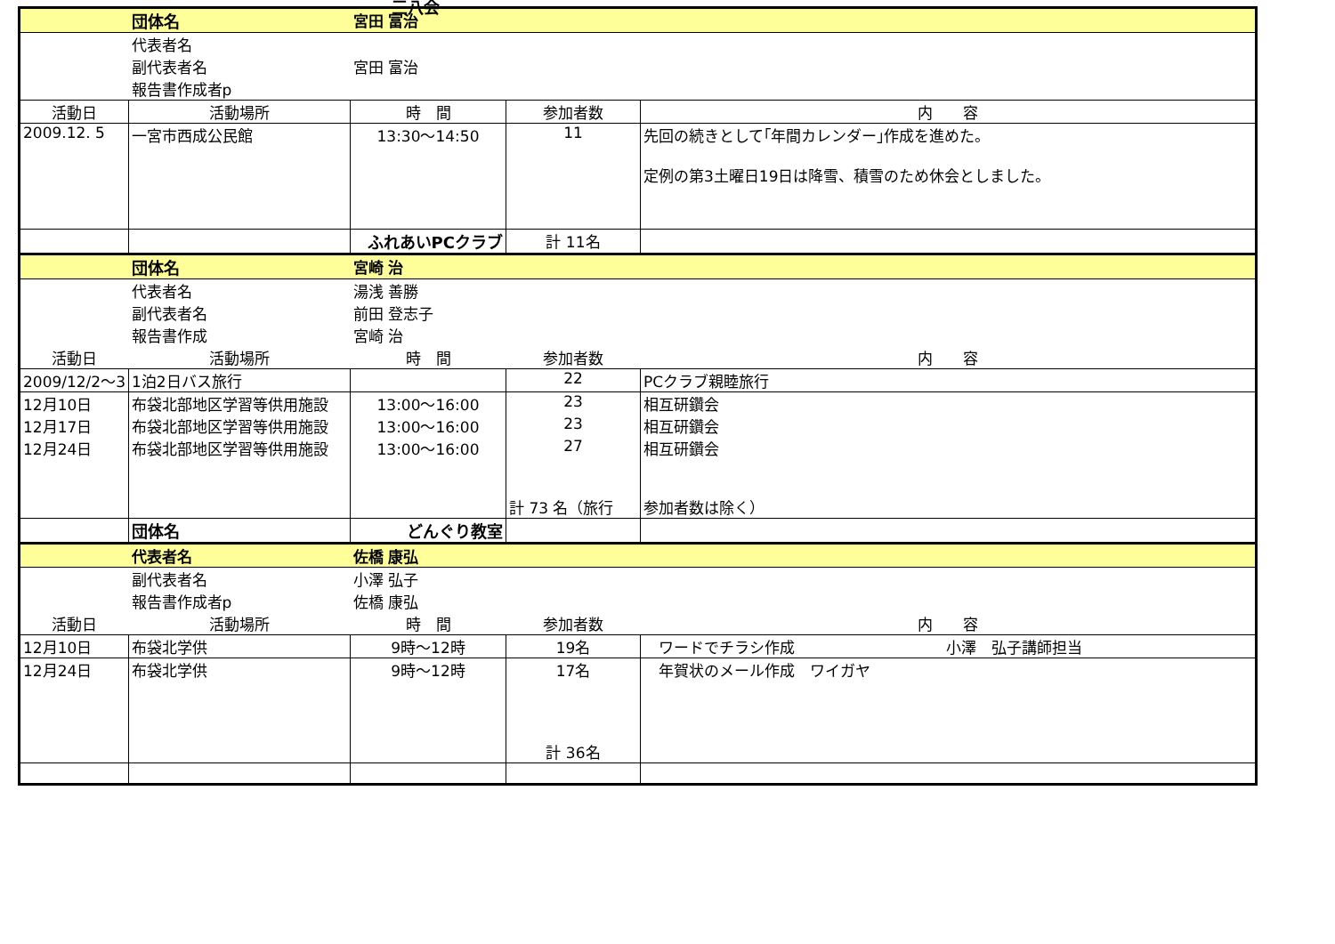三八会
| | 団体名 | 宮田 富治 | | |
| | 代表者名 | | | |
| | 副代表者名 | 宮田 富治 | | |
| | 報告書作成者p | | | |
| 活動日 | 活動場所 | 時 間 | 参加者数 | 内 容 |
| 2009.12. 5 | 一宮市西成公民館 | 13:30～14:50 | 11 | 先回の続きとして｢年間カレンダー｣作成を進めた。 定例の第3土曜日19日は降雪、積雪のため休会としました。 |
| | | ふれあいPCクラブ | 計 11名 | |
| | 団体名 | 宮崎 治 | | |
| | 代表者名 | 湯浅 善勝 | | |
| | 副代表者名 | 前田 登志子 | | |
| | 報告書作成 | 宮崎 治 | | |
| 活動日 | 活動場所 | 時 間 | 参加者数 | 内 容 |
| 2009/12/2～3 | 1泊2日バス旅行 | | 22 | PCクラブ親睦旅行 |
| 12月10日 | 布袋北部地区学習等供用施設 | 13:00～16:00 | 23 | 相互研鑽会 |
| 12月17日 | 布袋北部地区学習等供用施設 | 13:00～16:00 | 23 | 相互研鑽会 |
| 12月24日 | 布袋北部地区学習等供用施設 | 13:00～16:00 | 27 | 相互研鑽会 |
| | | | 計 73 名（旅行 | 参加者数は除く） |
| | 団体名 | どんぐり教室 | | |
| | 代表者名 | 佐橋 康弘 | | |
| | 副代表者名 | 小澤 弘子 | | |
| | 報告書作成者p | 佐橋 康弘 | | |
| 活動日 | 活動場所 | 時 間 | 参加者数 | 内 容 |
| 12月10日 | 布袋北学供 | 9時～12時 | 19名 | ワードでチラシ作成 小澤 弘子講師担当 |
| 12月24日 | 布袋北学供 | 9時～12時 | 17名 | 年賀状のメール作成 ワイガヤ |
| | | | 計 36名 | |